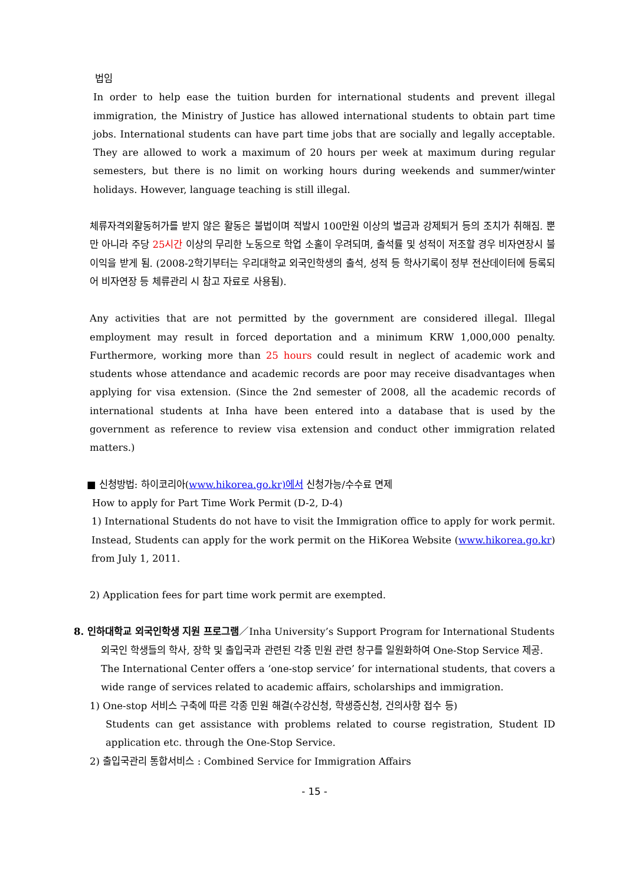법임
In order to help ease the tuition burden for international students and prevent illegal immigration, the Ministry of Justice has allowed international students to obtain part time jobs. International students can have part time jobs that are socially and legally acceptable. They are allowed to work a maximum of 20 hours per week at maximum during regular semesters, but there is no limit on working hours during weekends and summer/winter holidays. However, language teaching is still illegal.
체류자격외활동허가를 받지 않은 활동은 불법이며 적발시 100만원 이상의 벌금과 강제퇴거 등의 조치가 취해짐. 뿐만 아니라 주당 25시간 이상의 무리한 노동으로 학업 소홀이 우려되며, 출석률 및 성적이 저조할 경우 비자연장시 불이익을 받게 됨. (2008-2학기부터는 우리대학교 외국인학생의 출석, 성적 등 학사기록이 정부 전산데이터에 등록되어 비자연장 등 체류관리 시 참고 자료로 사용됨).
Any activities that are not permitted by the government are considered illegal. Illegal employment may result in forced deportation and a minimum KRW 1,000,000 penalty. Furthermore, working more than 25 hours could result in neglect of academic work and students whose attendance and academic records are poor may receive disadvantages when applying for visa extension. (Since the 2nd semester of 2008, all the academic records of international students at Inha have been entered into a database that is used by the government as reference to review visa extension and conduct other immigration related matters.)
■ 신청방법: 하이코리아(www.hikorea.go.kr)에서 신청가능/수수료 면제
How to apply for Part Time Work Permit (D-2, D-4)
1) International Students do not have to visit the Immigration office to apply for work permit. Instead, Students can apply for the work permit on the HiKorea Website (www.hikorea.go.kr) from July 1, 2011.
2) Application fees for part time work permit are exempted.
8. 인하대학교 외국인학생 지원 프로그램／Inha University’s Support Program for International Students
외국인 학생들의 학사, 장학 및 출입국과 관련된 각종 민원 관련 창구를 일원화하여 One-Stop Service 제공.
The International Center offers a ‘one-stop service’ for international students, that covers a wide range of services related to academic affairs, scholarships and immigration.
1) One-stop 서비스 구축에 따른 각종 민원 해결(수강신청, 학생증신청, 건의사항 접수 등)
Students can get assistance with problems related to course registration, Student ID application etc. through the One-Stop Service.
2) 출입국관리 통합서비스 : Combined Service for Immigration Affairs
- 15 -